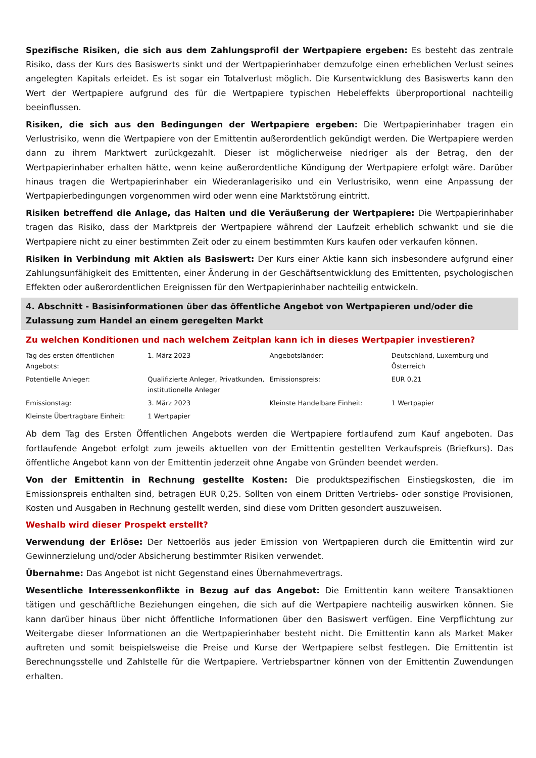Spezifische Risiken, die sich aus dem Zahlungsprofil der Wertpapiere ergeben: Es besteht das zentrale Risiko, dass der Kurs des Basiswerts sinkt und der Wertpapierinhaber demzufolge einen erheblichen Verlust seines angelegten Kapitals erleidet. Es ist sogar ein Totalverlust möglich. Die Kursentwicklung des Basiswerts kann den Wert der Wertpapiere aufgrund des für die Wertpapiere typischen Hebeleffekts überproportional nachteilig beeinflussen.
Risiken, die sich aus den Bedingungen der Wertpapiere ergeben: Die Wertpapierinhaber tragen ein Verlustrisiko, wenn die Wertpapiere von der Emittentin außerordentlich gekündigt werden. Die Wertpapiere werden dann zu ihrem Marktwert zurückgezahlt. Dieser ist möglicherweise niedriger als der Betrag, den der Wertpapierinhaber erhalten hätte, wenn keine außerordentliche Kündigung der Wertpapiere erfolgt wäre. Darüber hinaus tragen die Wertpapierinhaber ein Wiederanlagerisiko und ein Verlustrisiko, wenn eine Anpassung der Wertpapierbedingungen vorgenommen wird oder wenn eine Marktstörung eintritt.
Risiken betreffend die Anlage, das Halten und die Veräußerung der Wertpapiere: Die Wertpapierinhaber tragen das Risiko, dass der Marktpreis der Wertpapiere während der Laufzeit erheblich schwankt und sie die Wertpapiere nicht zu einer bestimmten Zeit oder zu einem bestimmten Kurs kaufen oder verkaufen können.
Risiken in Verbindung mit Aktien als Basiswert: Der Kurs einer Aktie kann sich insbesondere aufgrund einer Zahlungsunfähigkeit des Emittenten, einer Änderung in der Geschäftsentwicklung des Emittenten, psychologischen Effekten oder außerordentlichen Ereignissen für den Wertpapierinhaber nachteilig entwickeln.
4. Abschnitt - Basisinformationen über das öffentliche Angebot von Wertpapieren und/oder die Zulassung zum Handel an einem geregelten Markt
Zu welchen Konditionen und nach welchem Zeitplan kann ich in dieses Wertpapier investieren?
| Tag des ersten öffentlichen Angebots: | 1. März 2023 | Angebotsländer: | Deutschland, Luxemburg und Österreich |
| Potentielle Anleger: | Qualifizierte Anleger, Privatkunden, institutionelle Anleger | Emissionspreis: | EUR 0,21 |
| Emissionstag: | 3. März 2023 | Kleinste Handelbare Einheit: | 1 Wertpapier |
| Kleinste Übertragbare Einheit: | 1 Wertpapier | | |
Ab dem Tag des Ersten Öffentlichen Angebots werden die Wertpapiere fortlaufend zum Kauf angeboten. Das fortlaufende Angebot erfolgt zum jeweils aktuellen von der Emittentin gestellten Verkaufspreis (Briefkurs). Das öffentliche Angebot kann von der Emittentin jederzeit ohne Angabe von Gründen beendet werden.
Von der Emittentin in Rechnung gestellte Kosten: Die produktspezifischen Einstiegskosten, die im Emissionspreis enthalten sind, betragen EUR 0,25. Sollten von einem Dritten Vertriebs- oder sonstige Provisionen, Kosten und Ausgaben in Rechnung gestellt werden, sind diese vom Dritten gesondert auszuweisen.
Weshalb wird dieser Prospekt erstellt?
Verwendung der Erlöse: Der Nettoerlös aus jeder Emission von Wertpapieren durch die Emittentin wird zur Gewinnerzielung und/oder Absicherung bestimmter Risiken verwendet.
Übernahme: Das Angebot ist nicht Gegenstand eines Übernahmevertrags.
Wesentliche Interessenkonflikte in Bezug auf das Angebot: Die Emittentin kann weitere Transaktionen tätigen und geschäftliche Beziehungen eingehen, die sich auf die Wertpapiere nachteilig auswirken können. Sie kann darüber hinaus über nicht öffentliche Informationen über den Basiswert verfügen. Eine Verpflichtung zur Weitergabe dieser Informationen an die Wertpapierinhaber besteht nicht. Die Emittentin kann als Market Maker auftreten und somit beispielsweise die Preise und Kurse der Wertpapiere selbst festlegen. Die Emittentin ist Berechnungsstelle und Zahlstelle für die Wertpapiere. Vertriebspartner können von der Emittentin Zuwendungen erhalten.